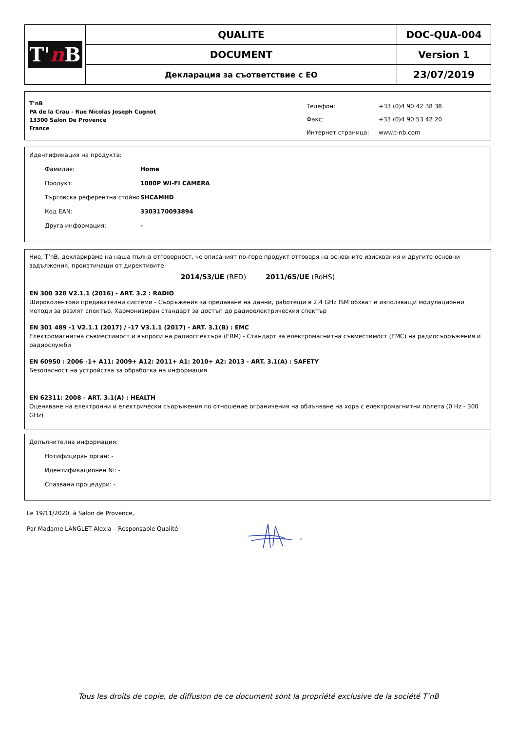| T' n B | QUALITE | DOC-QUA-004 |
| | DOCUMENT | Version 1 |
| | Декларация за съответствие с ЕО | 23/07/2019 |
T’nB
PA de la Crau - Rue Nicolas Joseph Cugnot
13300 Salon De Provence
France
| Телефон: | +33 (0)4 90 42 38 38 |
| Факс: | +33 (0)4 90 53 42 20 |
| Интернет страница: | www.t-nb.com |
Идентификация на продукта:
Фамилия: Home
Продукт: 1080P WI-FI CAMERA
Търговска референтна стойно SHCAMHD
Код EAN: 3303170093894
Друга информация: -
Ние, T’nB, декларираме на наша пълна отговорност, че описаният по-горе продукт отговаря на основните изисквания и другите основни задължения, произтичащи от директивите
2014/53/UE (RED) 2011/65/UE (RoHS)
EN 300 328 V2.1.1 (2016) - ART. 3.2 : RADIO
Широколентови предавателни системи - Съоръжения за предаване на данни, работещи в 2,4 GHz ISM обхват и използващи модулационни методи за разлят спектър. Хармонизиран стандарт за достъп до радиоелектрическия спектър
EN 301 489 -1 V2.1.1 (2017) / -17 V3.1.1 (2017) - ART. 3.1(B) : EMC
Електромагнитна съвместимост и въпроси на радиоспектъра (ERM) - Стандарт за електромагнитна съвместимост (EMC) на радиосъоръжения и радиослужби
EN 60950 : 2006 -1+ A11: 2009+ A12: 2011+ A1: 2010+ A2: 2013 - ART. 3.1(A) : SAFETY
Безопасност на устройства за обработка на информация
EN 62311: 2008 - ART. 3.1(A) : HEALTH
Оценяване на електронни и електрически съоръжения по отношение ограничения на облъчване на хора с електромагнитни полета (0 Hz - 300 GHz)
Допълнителна информация:
Нотифициран орган: -
Идентификационен №: -
Спазвани процедури: -
Le 19/11/2020, à Salon de Provence,
Par Madame LANGLET Alexia – Responsable Qualité
Tous les droits de copie, de diffusion de ce document sont la propriété exclusive de la société T’nB